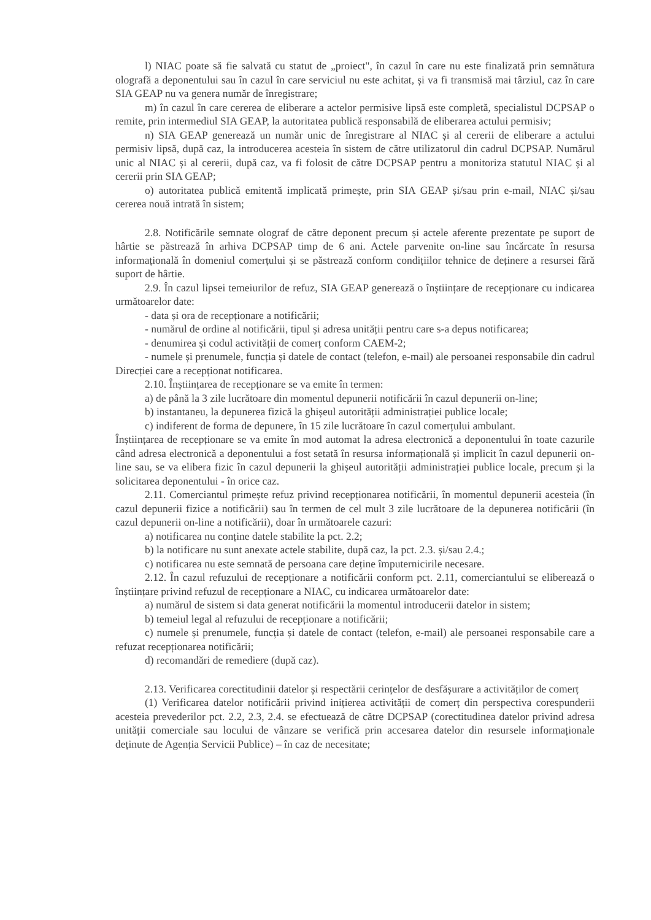l) NIAC poate să fie salvată cu statut de „proiect", în cazul în care nu este finalizată prin semnătura olografă a deponentului sau în cazul în care serviciul nu este achitat, și va fi transmisă mai târziul, caz în care SIA GEAP nu va genera număr de înregistrare;
m) în cazul în care cererea de eliberare a actelor permisive lipsă este completă, specialistul DCPSAP o remite, prin intermediul SIA GEAP, la autoritatea publică responsabilă de eliberarea actului permisiv;
n) SIA GEAP generează un număr unic de înregistrare al NIAC și al cererii de eliberare a actului permisiv lipsă, după caz, la introducerea acesteia în sistem de către utilizatorul din cadrul DCPSAP. Numărul unic al NIAC și al cererii, după caz, va fi folosit de către DCPSAP pentru a monitoriza statutul NIAC și al cererii prin SIA GEAP;
o) autoritatea publică emitentă implicată primește, prin SIA GEAP și/sau prin e-mail, NIAC și/sau cererea nouă intrată în sistem;
2.8. Notificările semnate olograf de către deponent precum și actele aferente prezentate pe suport de hârtie se păstrează în arhiva DCPSAP timp de 6 ani. Actele parvenite on-line sau încărcate în resursa informațională în domeniul comerțului și se păstrează conform condițiilor tehnice de deținere a resursei fără suport de hârtie.
2.9. În cazul lipsei temeiurilor de refuz, SIA GEAP generează o înștiințare de recepționare cu indicarea următoarelor date:
- data și ora de recepționare a notificării;
- numărul de ordine al notificării, tipul și adresa unității pentru care s-a depus notificarea;
- denumirea și codul activității de comerț conform CAEM-2;
- numele și prenumele, funcția și datele de contact (telefon, e-mail) ale persoanei responsabile din cadrul Direcției care a recepționat notificarea.
2.10. Înștiințarea de recepționare se va emite în termen:
a) de până la 3 zile lucrătoare din momentul depunerii notificării în cazul depunerii on-line;
b) instantaneu, la depunerea fizică la ghișeul autorității administrației publice locale;
c) indiferent de forma de depunere, în 15 zile lucrătoare în cazul comerțului ambulant.
Înștiințarea de recepționare se va emite în mod automat la adresa electronică a deponentului în toate cazurile când adresa electronică a deponentului a fost setată în resursa informațională și implicit în cazul depunerii on-line sau, se va elibera fizic în cazul depunerii la ghișeul autorității administrației publice locale, precum și la solicitarea deponentului - în orice caz.
2.11. Comerciantul primește refuz privind recepționarea notificării, în momentul depunerii acesteia (în cazul depunerii fizice a notificării) sau în termen de cel mult 3 zile lucrătoare de la depunerea notificării (în cazul depunerii on-line a notificării), doar în următoarele cazuri:
a) notificarea nu conține datele stabilite la pct. 2.2;
b) la notificare nu sunt anexate actele stabilite, după caz, la pct. 2.3. și/sau 2.4.;
c) notificarea nu este semnată de persoana care deține împuternicirile necesare.
2.12. În cazul refuzului de recepționare a notificării conform pct. 2.11, comerciantului se eliberează o înștiințare privind refuzul de recepționare a NIAC, cu indicarea următoarelor date:
a) numărul de sistem si data generat notificării la momentul introducerii datelor in sistem;
b) temeiul legal al refuzului de recepționare a notificării;
c) numele și prenumele, funcția și datele de contact (telefon, e-mail) ale persoanei responsabile care a refuzat recepționarea notificării;
d) recomandări de remediere (după caz).
2.13. Verificarea corectitudinii datelor și respectării cerințelor de desfășurare a activităților de comerț
(1) Verificarea datelor notificării privind inițierea activității de comerț din perspectiva corespunderii acesteia prevederilor pct. 2.2, 2.3, 2.4. se efectuează de către DCPSAP (corectitudinea datelor privind adresa unității comerciale sau locului de vânzare se verifică prin accesarea datelor din resursele informaționale deținute de Agenția Servicii Publice) – în caz de necesitate;